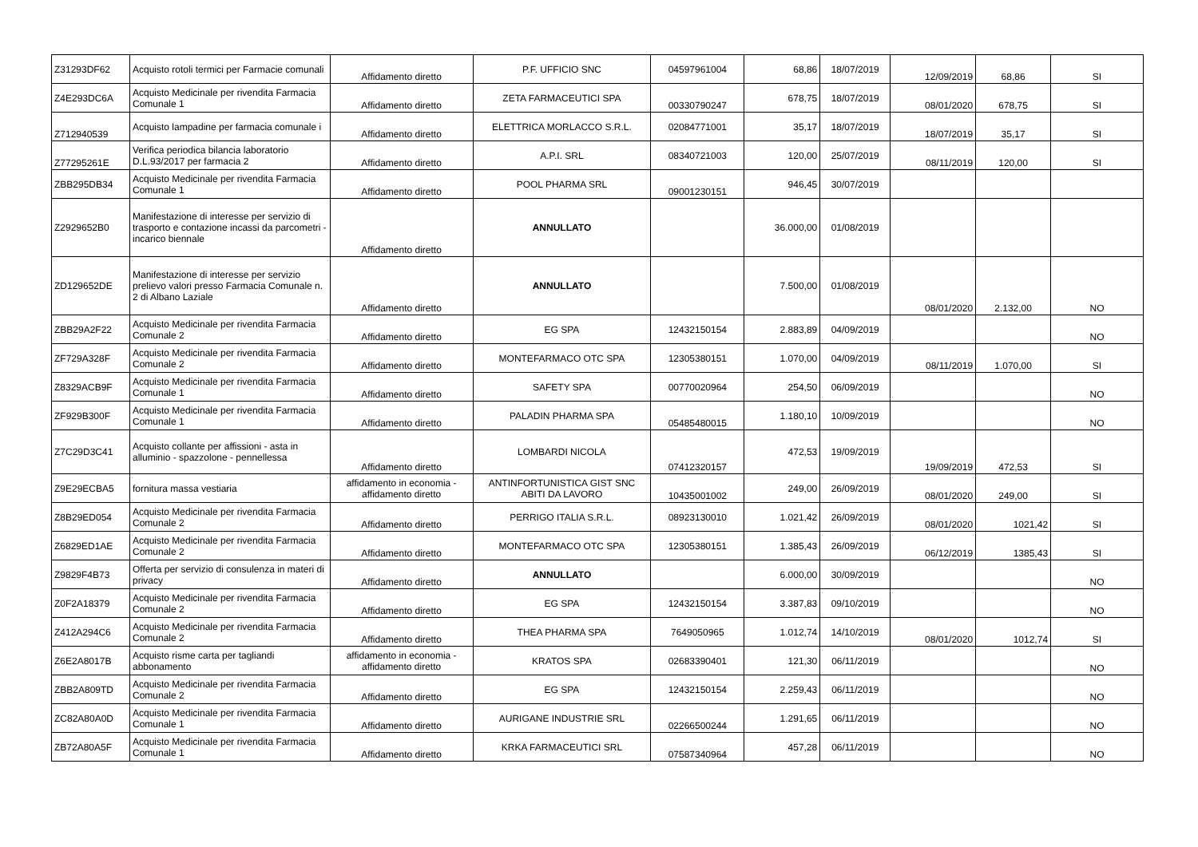| Z31293DF62 | Acquisto rotoli termici per Farmacie comunali | Affidamento diretto | P.F. UFFICIO SNC | 04597961004 | 68,86 | 18/07/2019 | 12/09/2019 | 68,86 | SI |
| Z4E293DC6A | Acquisto Medicinale per rivendita Farmacia Comunale 1 | Affidamento diretto | ZETA FARMACEUTICI SPA | 00330790247 | 678,75 | 18/07/2019 | 08/01/2020 | 678,75 | SI |
| Z712940539 | Acquisto lampadine per farmacia comunale i | Affidamento diretto | ELETTRICA MORLACCO S.R.L. | 02084771001 | 35,17 | 18/07/2019 | 18/07/2019 | 35,17 | SI |
| Z77295261E | Verifica periodica bilancia laboratorio D.L.93/2017 per farmacia 2 | Affidamento diretto | A.P.I. SRL | 08340721003 | 120,00 | 25/07/2019 | 08/11/2019 | 120,00 | SI |
| ZBB295DB34 | Acquisto Medicinale per rivendita Farmacia Comunale 1 | Affidamento diretto | POOL PHARMA SRL | 09001230151 | 946,45 | 30/07/2019 | | | |
| Z2929652B0 | Manifestazione di interesse per servizio di trasporto e contazione incassi da parcometri - incarico biennale | Affidamento diretto | ANNULLATO | | 36.000,00 | 01/08/2019 | | | |
| ZD129652DE | Manifestazione di interesse per servizio prelievo valori presso Farmacia Comunale n. 2 di Albano Laziale | Affidamento diretto | ANNULLATO | | 7.500,00 | 01/08/2019 | 08/01/2020 | 2.132,00 | NO |
| ZBB29A2F22 | Acquisto Medicinale per rivendita Farmacia Comunale 2 | Affidamento diretto | EG SPA | 12432150154 | 2.883,89 | 04/09/2019 | | | NO |
| ZF729A328F | Acquisto Medicinale per rivendita Farmacia Comunale 2 | Affidamento diretto | MONTEFARMACO OTC SPA | 12305380151 | 1.070,00 | 04/09/2019 | 08/11/2019 | 1.070,00 | SI |
| Z8329ACB9F | Acquisto Medicinale per rivendita Farmacia Comunale 1 | Affidamento diretto | SAFETY SPA | 00770020964 | 254,50 | 06/09/2019 | | | NO |
| ZF929B300F | Acquisto Medicinale per rivendita Farmacia Comunale 1 | Affidamento diretto | PALADIN PHARMA SPA | 05485480015 | 1.180,10 | 10/09/2019 | | | NO |
| Z7C29D3C41 | Acquisto collante per affissioni - asta in alluminio - spazzolone - pennellessa | Affidamento diretto | LOMBARDI NICOLA | 07412320157 | 472,53 | 19/09/2019 | 19/09/2019 | 472,53 | SI |
| Z9E29ECBA5 | fornitura massa vestiaria | affidamento in economia - affidamento diretto | ANTINFORTUNISTICA GIST SNC ABITI DA LAVORO | 10435001002 | 249,00 | 26/09/2019 | 08/01/2020 | 249,00 | SI |
| Z8B29ED054 | Acquisto Medicinale per rivendita Farmacia Comunale 2 | Affidamento diretto | PERRIGO ITALIA S.R.L. | 08923130010 | 1.021,42 | 26/09/2019 | 08/01/2020 | 1021,42 | SI |
| Z6829ED1AE | Acquisto Medicinale per rivendita Farmacia Comunale 2 | Affidamento diretto | MONTEFARMACO OTC SPA | 12305380151 | 1.385,43 | 26/09/2019 | 06/12/2019 | 1385,43 | SI |
| Z9829F4B73 | Offerta per servizio di consulenza in materi di privacy | Affidamento diretto | ANNULLATO | | 6.000,00 | 30/09/2019 | | | NO |
| Z0F2A18379 | Acquisto Medicinale per rivendita Farmacia Comunale 2 | Affidamento diretto | EG SPA | 12432150154 | 3.387,83 | 09/10/2019 | | | NO |
| Z412A294C6 | Acquisto Medicinale per rivendita Farmacia Comunale 2 | Affidamento diretto | THEA PHARMA SPA | 7649050965 | 1.012,74 | 14/10/2019 | 08/01/2020 | 1012,74 | SI |
| Z6E2A8017B | Acquisto risme carta per tagliandi abbonamento | affidamento in economia - affidamento diretto | KRATOS SPA | 02683390401 | 121,30 | 06/11/2019 | | | NO |
| ZBB2A809TD | Acquisto Medicinale per rivendita Farmacia Comunale 2 | Affidamento diretto | EG SPA | 12432150154 | 2.259,43 | 06/11/2019 | | | NO |
| ZC82A80A0D | Acquisto Medicinale per rivendita Farmacia Comunale 1 | Affidamento diretto | AURIGANE INDUSTRIE SRL | 02266500244 | 1.291,65 | 06/11/2019 | | | NO |
| ZB72A80A5F | Acquisto Medicinale per rivendita Farmacia Comunale 1 | Affidamento diretto | KRKA FARMACEUTICI SRL | 07587340964 | 457,28 | 06/11/2019 | | | NO |